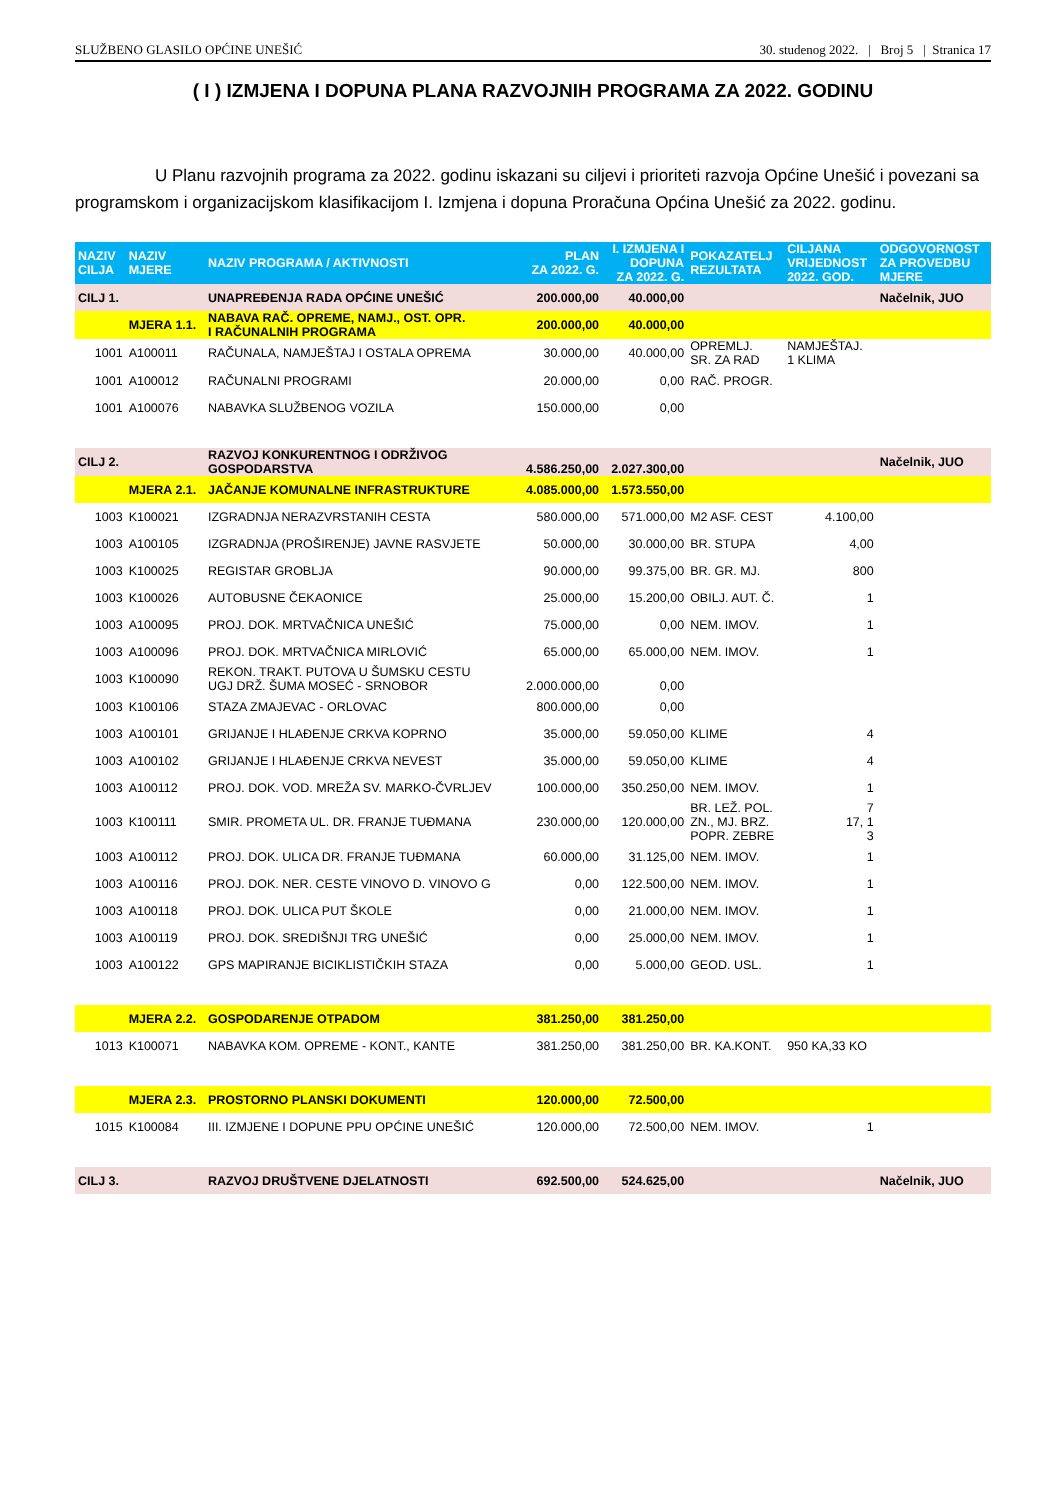SLUŽBENO GLASILO OPĆINE UNEŠIĆ 30. studenog 2022. | Broj 5 | Stranica 17
( I ) IZMJENA I DOPUNA PLANA RAZVOJNIH PROGRAMA ZA 2022. GODINU
U Planu razvojnih programa za 2022. godinu iskazani su ciljevi i prioriteti razvoja Općine Unešić i povezani sa programskom i organizacijskom klasifikacijom I. Izmjena i dopuna Proračuna Općina Unešić za 2022. godinu.
| NAZIV CILJA | NAZIV MJERE | NAZIV PROGRAMA / AKTIVNOSTI | PLAN ZA 2022. G. | I. IZMJENA I DOPUNA ZA 2022. G. | POKAZATELJ REZULTATA | CILJANA VRIJEDNOST 2022. GOD. | ODGOVORNOST ZA PROVEDBU MJERE |
| --- | --- | --- | --- | --- | --- | --- | --- |
| CILJ 1. | | UNAPREĐENJA RADA OPĆINE UNEŠIĆ | 200.000,00 | 40.000,00 | | | Načelnik, JUO |
| | MJERA 1.1. | NABAVA RAČ. OPREME, NAMJ., OST. OPR. I RAČUNALNIH PROGRAMA | 200.000,00 | 40.000,00 | | | |
| 1001 | A100011 | RAČUNALA, NAMJEŠTAJ I OSTALA OPREMA | 30.000,00 | 40.000,00 | OPREMLJ. SR. ZA RAD | NAMJEŠTAJ. 1 KLIMA | |
| 1001 | A100012 | RAČUNALNI PROGRAMI | 20.000,00 | 0,00 | RAČ. PROGR. | | |
| 1001 | A100076 | NABAVKA SLUŽBENOG VOZILA | 150.000,00 | 0,00 | | | |
| CILJ 2. | | RAZVOJ KONKURENTNOG I ODRŽIVOG GOSPODARSTVA | 4.586.250,00 | 2.027.300,00 | | | Načelnik, JUO |
| | MJERA 2.1. | JAČANJE KOMUNALNE INFRASTRUKTURE | 4.085.000,00 | 1.573.550,00 | | | |
| 1003 | K100021 | IZGRADNJA NERAZVRSTANIH CESTA | 580.000,00 | 571.000,00 | M2 ASF. CEST | 4.100,00 | |
| 1003 | A100105 | IZGRADNJA (PROŠIRENJE) JAVNE RASVJETE | 50.000,00 | 30.000,00 | BR. STUPA | 4,00 | |
| 1003 | K100025 | REGISTAR GROBLJA | 90.000,00 | 99.375,00 | BR. GR. MJ. | 800 | |
| 1003 | K100026 | AUTOBUSNE ČEKAONICE | 25.000,00 | 15.200,00 | OBILJ. AUT. Č. | 1 | |
| 1003 | A100095 | PROJ. DOK. MRTVAČNICA UNEŠIĆ | 75.000,00 | 0,00 | NEM. IMOV. | 1 | |
| 1003 | A100096 | PROJ. DOK. MRTVAČNICA MIRLOVIĆ | 65.000,00 | 65.000,00 | NEM. IMOV. | 1 | |
| 1003 | K100090 | REKON. TRAKT. PUTOVA U ŠUMSKU CESTU UGJ DRŽ. ŠUMA MOSEĆ - SRNOBOR | 2.000.000,00 | 0,00 | | | |
| 1003 | K100106 | STAZA ZMAJEVAC - ORLOVAC | 800.000,00 | 0,00 | | | |
| 1003 | A100101 | GRIJANJE I HLAĐENJE CRKVA KOPRNO | 35.000,00 | 59.050,00 | KLIME | 4 | |
| 1003 | A100102 | GRIJANJE I HLAĐENJE CRKVA NEVEST | 35.000,00 | 59.050,00 | KLIME | 4 | |
| 1003 | A100112 | PROJ. DOK. VOD. MREŽA SV. MARKO-ČVRLJEV | 100.000,00 | 350.250,00 | NEM. IMOV. | 1 | |
| 1003 | K100111 | SMIR. PROMETA UL. DR. FRANJE TUĐMANA | 230.000,00 | 120.000,00 | BR. LEŽ. POL. ZN., MJ. BRZ. POPR. ZEBRE | 7 17, 1 3 | |
| 1003 | A100112 | PROJ. DOK. ULICA DR. FRANJE TUĐMANA | 60.000,00 | 31.125,00 | NEM. IMOV. | 1 | |
| 1003 | A100116 | PROJ. DOK. NER. CESTE VINOVO D. VINOVO G | 0,00 | 122.500,00 | NEM. IMOV. | 1 | |
| 1003 | A100118 | PROJ. DOK. ULICA PUT ŠKOLE | 0,00 | 21.000,00 | NEM. IMOV. | 1 | |
| 1003 | A100119 | PROJ. DOK. SREDIŠNJI TRG UNEŠIĆ | 0,00 | 25.000,00 | NEM. IMOV. | 1 | |
| 1003 | A100122 | GPS MAPIRANJE BICIKLISTIČKIH STAZA | 0,00 | 5.000,00 | GEOD. USL. | 1 | |
| | MJERA 2.2. | GOSPODARENJE OTPADOM | 381.250,00 | 381.250,00 | | | |
| 1013 | K100071 | NABAVKA KOM. OPREME - KONT., KANTE | 381.250,00 | 381.250,00 | BR. KA.KONT. | 950 KA,33 KO | |
| | MJERA 2.3. | PROSTORNO PLANSKI DOKUMENTI | 120.000,00 | 72.500,00 | | | |
| 1015 | K100084 | III. IZMJENE I DOPUNE PPU OPĆINE UNEŠIĆ | 120.000,00 | 72.500,00 | NEM. IMOV. | 1 | |
| CILJ 3. | | RAZVOJ DRUŠTVENE DJELATNOSTI | 692.500,00 | 524.625,00 | | | Načelnik, JUO |